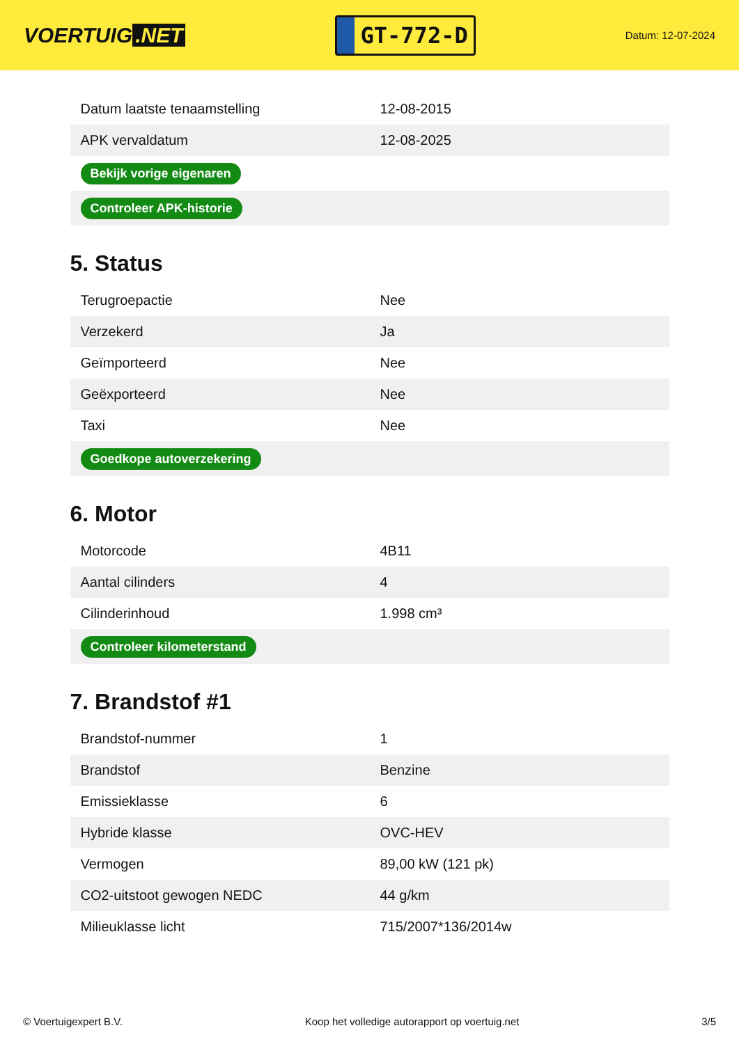VOERTUIG.NET
GT-772-D
Datum: 12-07-2024
| Datum laatste tenaamstelling | 12-08-2015 |
| APK vervaldatum | 12-08-2025 |
| Bekijk vorige eigenaren | |
| Controleer APK-historie | |
5. Status
| Terugroepactie | Nee |
| Verzekerd | Ja |
| Geïmporteerd | Nee |
| Geëxporteerd | Nee |
| Taxi | Nee |
| Goedkope autoverzekering | |
6. Motor
| Motorcode | 4B11 |
| Aantal cilinders | 4 |
| Cilinderinhoud | 1.998 cm³ |
| Controleer kilometerstand | |
7. Brandstof #1
| Brandstof-nummer | 1 |
| Brandstof | Benzine |
| Emissieklasse | 6 |
| Hybride klasse | OVC-HEV |
| Vermogen | 89,00 kW (121 pk) |
| CO2-uitstoot gewogen NEDC | 44 g/km |
| Milieuklasse licht | 715/2007*136/2014w |
© Voertuigexpert B.V. Koop het volledige autorapport op voertuig.net 3/5